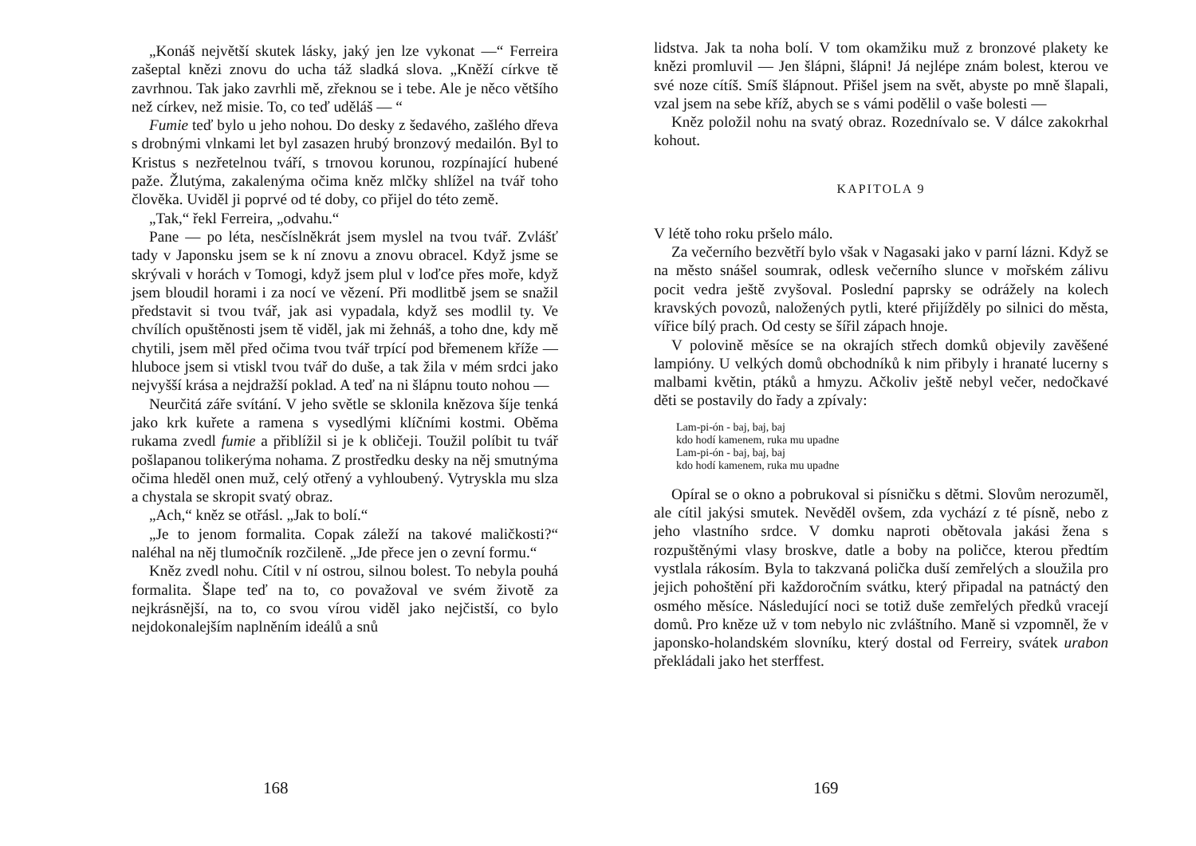„Konáš největší skutek lásky, jaký jen lze vykonat —“ Ferreira zašeptal knězi znovu do ucha táž sladká slova. „Kněží církve tě zavrhnou. Tak jako zavrhli mě, zřeknou se i tebe. Ale je něco většího než církev, než misie. To, co teď uděláš — “
Fumie teď bylo u jeho nohou. Do desky z šedavého, zašlého dřeva s drobnými vlnkami let byl zasazen hrubý bronzový medailón. Byl to Kristus s nezřetelnou tváří, s trnovou korunou, rozpínající hubené paže. Žlutýma, zakalenýma očima kněz mlčky shlížel na tvář toho člověka. Uviděl ji poprvé od té doby, co přijel do této země.
„Tak,“ řekl Ferreira, „odvahu.“
Pane — po léta, nesčíslněkrát jsem myslel na tvou tvář. Zvlášť tady v Japonsku jsem se k ní znovu a znovu obracel. Když jsme se skrývali v horách v Tomogi, když jsem plul v loďce přes moře, když jsem bloudil horami i za nocí ve vězení. Při modlitbě jsem se snažil představit si tvou tvář, jak asi vypadala, když ses modlil ty. Ve chvílích opuštěnosti jsem tě viděl, jak mi žehnáš, a toho dne, kdy mě chytili, jsem měl před očima tvou tvář trpící pod břemenem kříže — hluboce jsem si vtiskl tvou tvář do duše, a tak žila v mém srdci jako nejvyšší krása a nejdražší poklad. A teď na ni šlápnu touto nohou —
Neurčitá záře svítání. V jeho světle se sklonila knězova šíje tenká jako krk kuřete a ramena s vysedlými klíčními kostmi. Oběma rukama zvedl fumie a přiblížil si je k obličeji. Toužil políbit tu tvář pošlapanou tolikerýma nohama. Z prostředku desky na něj smutnýma očima hleděl onen muž, celý otřený a vyhloubený. Vytryskla mu slza a chystala se skropit svatý obraz.
„Ach,“ kněz se otřásl. „Jak to bolí.“
„Je to jenom formalita. Copak záleží na takové maličkosti?“ naléhal na něj tlumočník rozčileně. „Jde přece jen o zevní formu.“
Kněz zvedl nohu. Cítil v ní ostrou, silnou bolest. To nebyla pouhá formalita. Šlape teď na to, co považoval ve svém životě za nejkrásnější, na to, co svou vírou viděl jako nejčistší, co bylo nejdokonalejším naplněním ideálů a snů
168
lidstva. Jak ta noha bolí. V tom okamžiku muž z bronzové plakety ke knězi promluvil — Jen šlápni, šlápni! Já nejlépe znám bolest, kterou ve své noze cítíš. Smíš šlápnout. Přišel jsem na svět, abyste po mně šlapali, vzal jsem na sebe kříž, abych se s vámi podělil o vaše bolesti —
Kněz položil nohu na svatý obraz. Rozednívalo se. V dálce zakokrhal kohout.
KAPITOLA 9
V létě toho roku pršelo málo.
Za večerního bezvětří bylo však v Nagasaki jako v parní lázni. Když se na město snášel soumrak, odlesk večerního slunce v mořském zálivu pocit vedra ještě zvyšoval. Poslední paprsky se odrážely na kolech kravských povozů, naložených pytli, které přijížděly po silnici do města, vířice bílý prach. Od cesty se šířil zápach hnoje.
V polovině měsíce se na okrajích střech domků objevily zavěšené lampióny. U velkých domů obchodníků k nim přibyly i hranaté lucerny s malbami květin, ptáků a hmyzu. Ačkoliv ještě nebyl večer, nedočkavé děti se postavily do řady a zpívaly:
Lam-pi-ón - baj, baj, baj
kdo hodí kamenem, ruka mu upadne
Lam-pi-ón - baj, baj, baj
kdo hodí kamenem, ruka mu upadne
Opíral se o okno a pobrukoval si písničku s dětmi. Slovům nerozuměl, ale cítil jakýsi smutek. Nevěděl ovšem, zda vychází z té písně, nebo z jeho vlastního srdce. V domku naproti obětovala jakási žena s rozpuštěnými vlasy broskve, datle a boby na poličce, kterou předtím vystlala rákosím. Byla to takzvaná polička duší zemřelých a sloužila pro jejich pohoštění při každoročním svátku, který připadal na patnáctý den osmého měsíce. Následující noci se totiž duše zemřelých předků vracejí domů. Pro kněze už v tom nebylo nic zvláštního. Maně si vzpomněl, že v japonsko-holandském slovníku, který dostal od Ferreiry, svátek urabon překládali jako het sterffest.
169